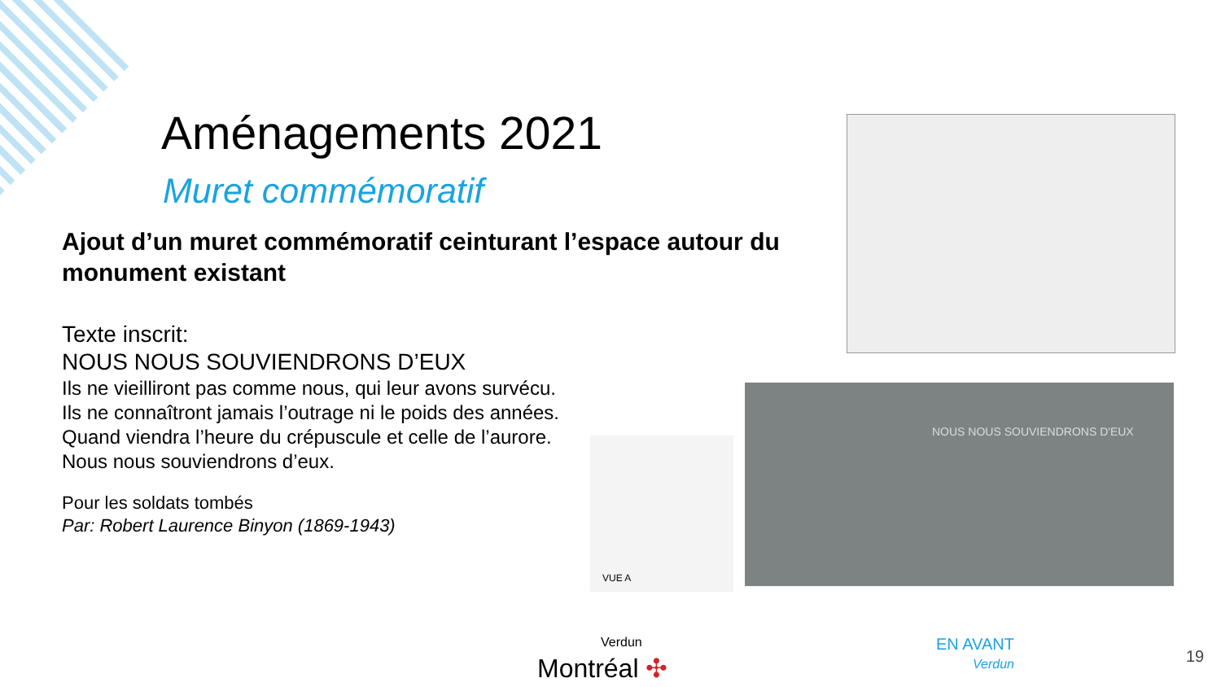Aménagements 2021
Muret commémoratif
Ajout d’un muret commémoratif ceinturant l’espace autour du monument existant
Texte inscrit:
NOUS NOUS SOUVIENDRONS D’EUX
Ils ne vieilliront pas comme nous, qui leur avons survécu.
Ils ne connaîtront jamais l’outrage ni le poids des années.
Quand viendra l’heure du crépuscule et celle de l’aurore.
Nous nous souviendrons d’eux.
Pour les soldats tombés
Par: Robert Laurence Binyon (1869-1943)
VUE A
NOUS NOUS SOUVIENDRONS D'EUX
Verdun
Montréal ✣
EN AVANT
Verdun
19